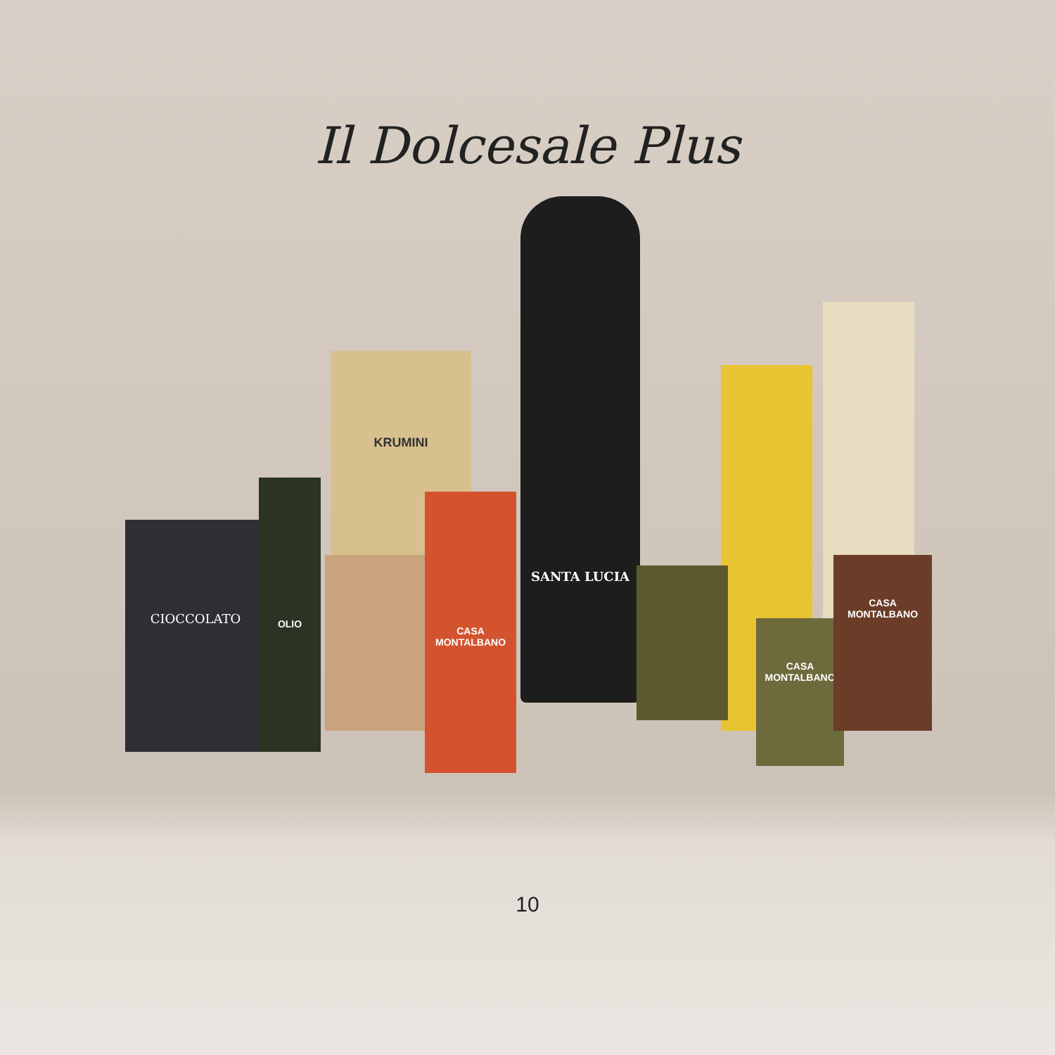Il Dolcesale Plus
CIOCCOLATO
KRUMINI
SANTA LUCIA
OLIO
CASA MONTALBANO
CASA MONTALBANO
CASA MONTALBANO
10